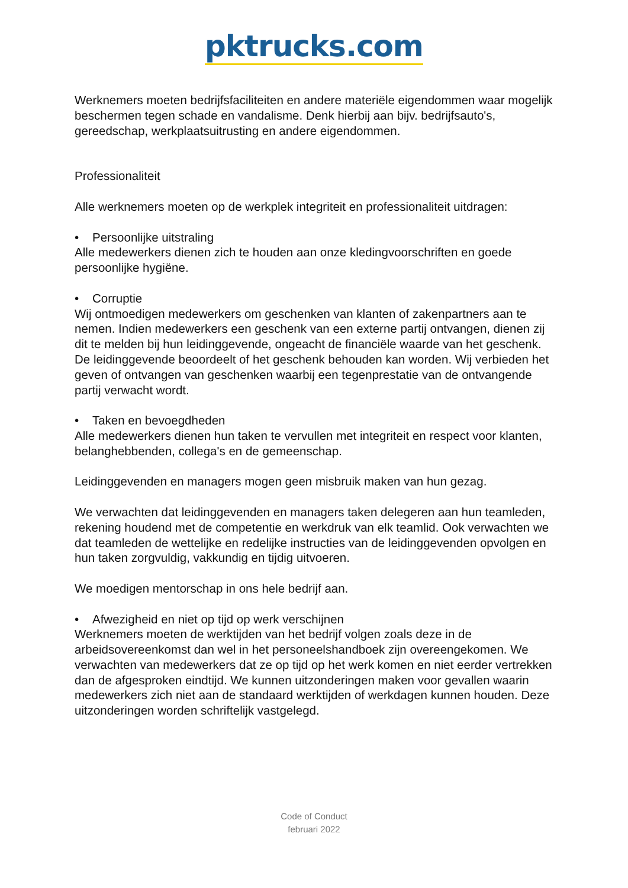pktrucks.com
Werknemers moeten bedrijfsfaciliteiten en andere materiële eigendommen waar mogelijk beschermen tegen schade en vandalisme. Denk hierbij aan bijv. bedrijfsauto's, gereedschap, werkplaatsuitrusting en andere eigendommen.
Professionaliteit
Alle werknemers moeten op de werkplek integriteit en professionaliteit uitdragen:
• Persoonlijke uitstraling
Alle medewerkers dienen zich te houden aan onze kledingvoorschriften en goede persoonlijke hygiëne.
• Corruptie
Wij ontmoedigen medewerkers om geschenken van klanten of zakenpartners aan te nemen. Indien medewerkers een geschenk van een externe partij ontvangen, dienen zij dit te melden bij hun leidinggevende, ongeacht de financiële waarde van het geschenk. De leidinggevende beoordeelt of het geschenk behouden kan worden. Wij verbieden het geven of ontvangen van geschenken waarbij een tegenprestatie van de ontvangende partij verwacht wordt.
• Taken en bevoegdheden
Alle medewerkers dienen hun taken te vervullen met integriteit en respect voor klanten, belanghebbenden, collega's en de gemeenschap.
Leidinggevenden en managers mogen geen misbruik maken van hun gezag.
We verwachten dat leidinggevenden en managers taken delegeren aan hun teamleden, rekening houdend met de competentie en werkdruk van elk teamlid. Ook verwachten we dat teamleden de wettelijke en redelijke instructies van de leidinggevenden opvolgen en hun taken zorgvuldig, vakkundig en tijdig uitvoeren.
We moedigen mentorschap in ons hele bedrijf aan.
• Afwezigheid en niet op tijd op werk verschijnen
Werknemers moeten de werktijden van het bedrijf volgen zoals deze in de arbeidsovereenkomst dan wel in het personeelshandboek zijn overeengekomen. We verwachten van medewerkers dat ze op tijd op het werk komen en niet eerder vertrekken dan de afgesproken eindtijd. We kunnen uitzonderingen maken voor gevallen waarin medewerkers zich niet aan de standaard werktijden of werkdagen kunnen houden. Deze uitzonderingen worden schriftelijk vastgelegd.
Code of Conduct
februari 2022